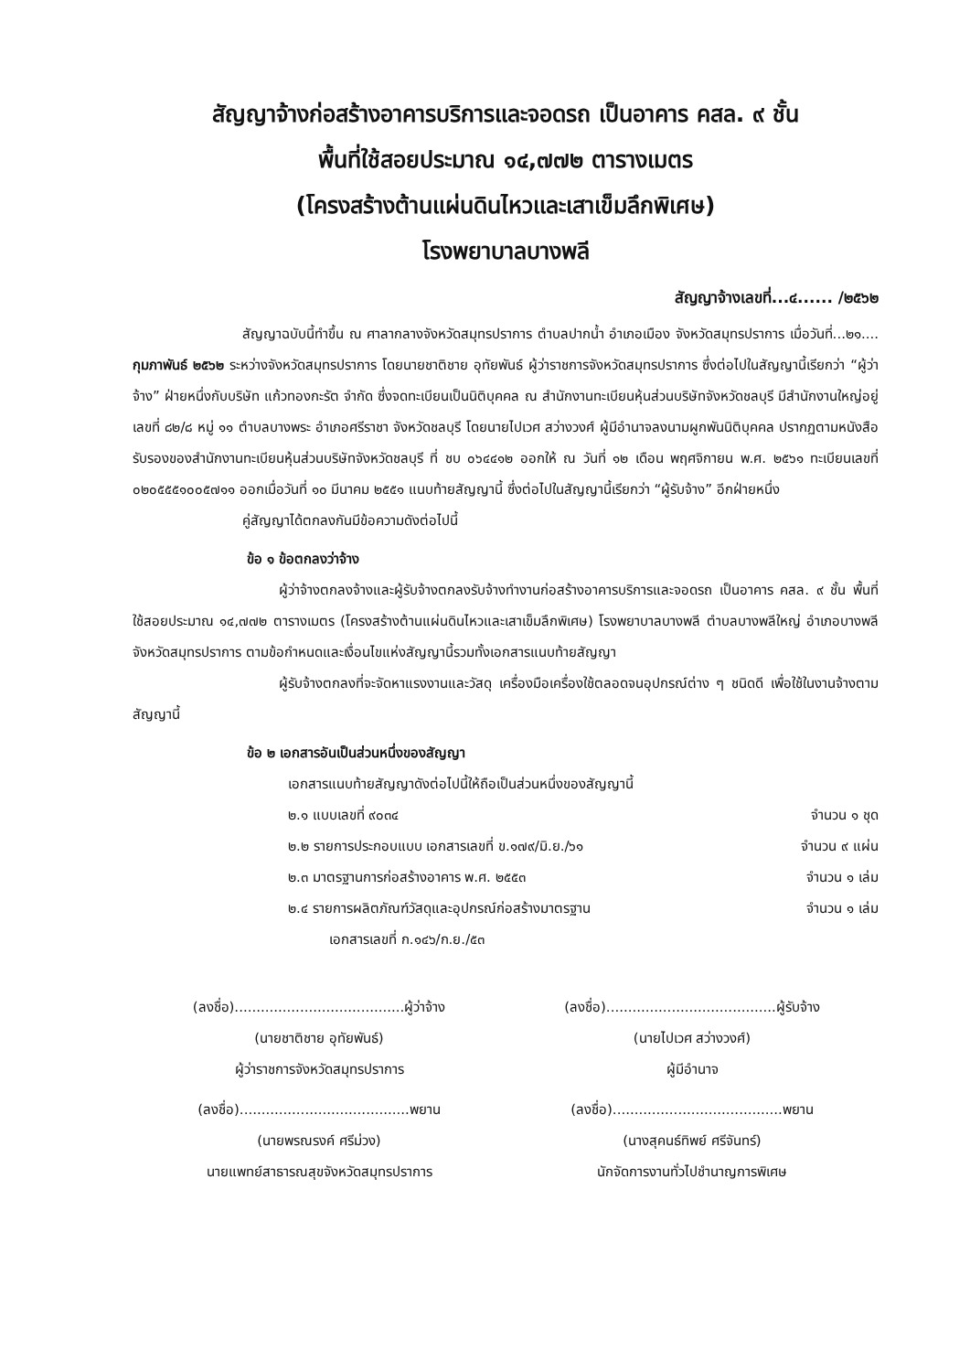สัญญาจ้างก่อสร้างอาคารบริการและจอดรถ เป็นอาคาร คสล. ๙ ชั้น
พื้นที่ใช้สอยประมาณ ๑๔,๗๗๒ ตารางเมตร
(โครงสร้างต้านแผ่นดินไหวและเสาเข็มลึกพิเศษ)
โรงพยาบาลบางพลี
สัญญาจ้างเลขที่...๔...... /๒๕๖๒
สัญญาฉบับนี้ทำขึ้น ณ ศาลากลางจังหวัดสมุทรปราการ ตำบลปากน้ำ อำเภอเมือง จังหวัดสมุทรปราการ เมื่อวันที่...๒๑.... กุมภาพันธ์ ๒๕๖๒ ระหว่างจังหวัดสมุทรปราการ โดยนายชาติชาย อุทัยพันธ์ ผู้ว่าราชการจังหวัดสมุทรปราการ ซึ่งต่อไปในสัญญานี้เรียกว่า “ผู้ว่าจ้าง” ฝ่ายหนึ่งกับบริษัท แก้วทองกะรัต จำกัด ซึ่งจดทะเบียนเป็นนิติบุคคล ณ สำนักงานทะเบียนหุ้นส่วนบริษัทจังหวัดชลบุรี มีสำนักงานใหญ่อยู่เลขที่ ๘๒/๘ หมู่ ๑๑ ตำบลบางพระ อำเภอศรีราชา จังหวัดชลบุรี โดยนายไปเวศ สว่างวงศ์ ผู้มีอำนาจลงนามผูกพันนิติบุคคล ปรากฏตามหนังสือรับรองของสำนักงานทะเบียนหุ้นส่วนบริษัทจังหวัดชลบุรี ที่ ชบ ๐๖๔๔๑๒ ออกให้ ณ วันที่ ๑๒ เดือน พฤศจิกายน พ.ศ. ๒๕๖๑ ทะเบียนเลขที่ ๐๒๐๕๕๕๑๐๐๕๗๑๑ ออกเมื่อวันที่ ๑๐ มีนาคม ๒๕๕๑ แนบท้ายสัญญานี้ ซึ่งต่อไปในสัญญานี้เรียกว่า “ผู้รับจ้าง” อีกฝ่ายหนึ่ง
คู่สัญญาได้ตกลงกันมีข้อความดังต่อไปนี้
ข้อ ๑ ข้อตกลงว่าจ้าง
ผู้ว่าจ้างตกลงจ้างและผู้รับจ้างตกลงรับจ้างทำงานก่อสร้างอาคารบริการและจอดรถ เป็นอาคาร คสล. ๙ ชั้น พื้นที่ใช้สอยประมาณ ๑๔,๗๗๒ ตารางเมตร (โครงสร้างต้านแผ่นดินไหวและเสาเข็มลึกพิเศษ) โรงพยาบาลบางพลี ตำบลบางพลีใหญ่ อำเภอบางพลี จังหวัดสมุทรปราการ ตามข้อกำหนดและเงื่อนไขแห่งสัญญานี้รวมทั้งเอกสารแนบท้ายสัญญา
ผู้รับจ้างตกลงที่จะจัดหาแรงงานและวัสดุ เครื่องมือเครื่องใช้ตลอดจนอุปกรณ์ต่าง ๆ ชนิดดี เพื่อใช้ในงานจ้างตามสัญญานี้
ข้อ ๒ เอกสารอันเป็นส่วนหนึ่งของสัญญา
เอกสารแนบท้ายสัญญาดังต่อไปนี้ให้ถือเป็นส่วนหนึ่งของสัญญานี้
๒.๑ แบบเลขที่ ๙๐๓๔ จำนวน ๑ ชุด
๒.๒ รายการประกอบแบบ เอกสารเลขที่ ข.๑๗๙/มิ.ย./๖๑ จำนวน ๙ แผ่น
๒.๓ มาตรฐานการก่อสร้างอาคาร พ.ศ. ๒๕๕๓ จำนวน ๑ เล่ม
๒.๔ รายการผลิตภัณฑ์วัสดุและอุปกรณ์ก่อสร้างมาตรฐาน จำนวน ๑ เล่ม
เอกสารเลขที่ ก.๑๔๖/ก.ย./๕๓
(ลงชื่อ).......................................ผู้ว่าจ้าง
(นายชาติชาย อุทัยพันธ์)
ผู้ว่าราชการจังหวัดสมุทรปราการ
(ลงชื่อ).......................................ผู้รับจ้าง
(นายไปเวศ สว่างวงศ์)
ผู้มีอำนาจ
(ลงชื่อ).......................................พยาน
(นายพรณรงค์ ศรีม่วง)
นายแพทย์สาธารณสุขจังหวัดสมุทรปราการ
(ลงชื่อ).......................................พยาน
(นางสุคนธ์ทิพย์ ศรีจันทร์)
นักจัดการงานทั่วไปชำนาญการพิเศษ